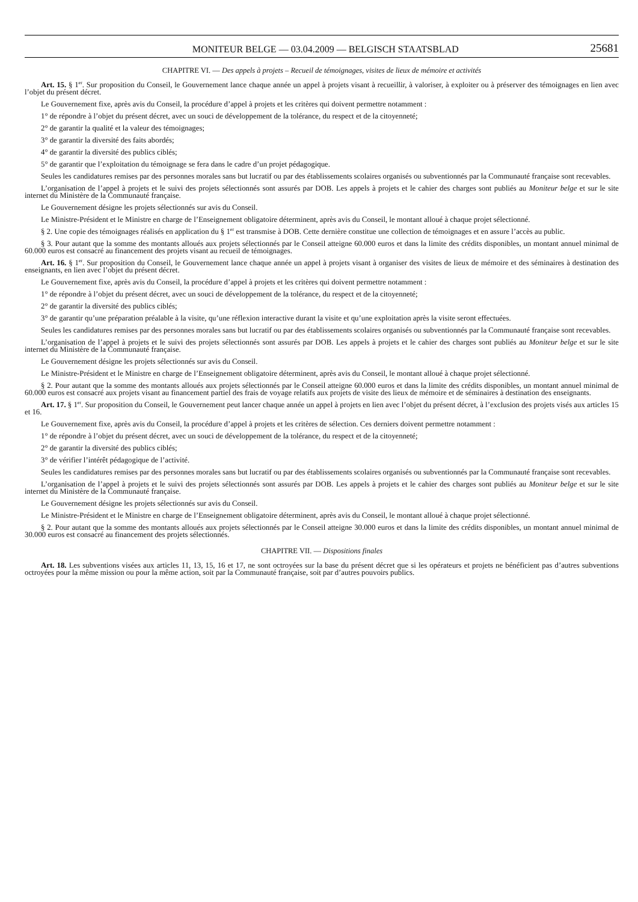MONITEUR BELGE — 03.04.2009 — BELGISCH STAATSBLAD 25681
CHAPITRE VI. — Des appels à projets – Recueil de témoignages, visites de lieux de mémoire et activités
Art. 15. § 1<sup>er</sup>. Sur proposition du Conseil, le Gouvernement lance chaque année un appel à projets visant à recueillir, à valoriser, à exploiter ou à préserver des témoignages en lien avec l’objet du présent décret.
Le Gouvernement fixe, après avis du Conseil, la procédure d’appel à projets et les critères qui doivent permettre notamment :
1° de répondre à l’objet du présent décret, avec un souci de développement de la tolérance, du respect et de la citoyenneté;
2° de garantir la qualité et la valeur des témoignages;
3° de garantir la diversité des faits abordés;
4° de garantir la diversité des publics ciblés;
5° de garantir que l’exploitation du témoignage se fera dans le cadre d’un projet pédagogique.
Seules les candidatures remises par des personnes morales sans but lucratif ou par des établissements scolaires organisés ou subventionnés par la Communauté française sont recevables.
L’organisation de l’appel à projets et le suivi des projets sélectionnés sont assurés par DOB. Les appels à projets et le cahier des charges sont publiés au Moniteur belge et sur le site internet du Ministère de la Communauté française.
Le Gouvernement désigne les projets sélectionnés sur avis du Conseil.
Le Ministre-Président et le Ministre en charge de l’Enseignement obligatoire déterminent, après avis du Conseil, le montant alloué à chaque projet sélectionné.
§ 2. Une copie des témoignages réalisés en application du § 1<sup>er</sup> est transmise à DOB. Cette dernière constitue une collection de témoignages et en assure l’accès au public.
§ 3. Pour autant que la somme des montants alloués aux projets sélectionnés par le Conseil atteigne 60.000 euros et dans la limite des crédits disponibles, un montant annuel minimal de 60.000 euros est consacré au financement des projets visant au recueil de témoignages.
Art. 16. § 1<sup>er</sup>. Sur proposition du Conseil, le Gouvernement lance chaque année un appel à projets visant à organiser des visites de lieux de mémoire et des séminaires à destination des enseignants, en lien avec l’objet du présent décret.
Le Gouvernement fixe, après avis du Conseil, la procédure d’appel à projets et les critères qui doivent permettre notamment :
1° de répondre à l’objet du présent décret, avec un souci de développement de la tolérance, du respect et de la citoyenneté;
2° de garantir la diversité des publics ciblés;
3° de garantir qu’une préparation préalable à la visite, qu’une réflexion interactive durant la visite et qu’une exploitation après la visite seront effectuées.
Seules les candidatures remises par des personnes morales sans but lucratif ou par des établissements scolaires organisés ou subventionnés par la Communauté française sont recevables.
L’organisation de l’appel à projets et le suivi des projets sélectionnés sont assurés par DOB. Les appels à projets et le cahier des charges sont publiés au Moniteur belge et sur le site internet du Ministère de la Communauté française.
Le Gouvernement désigne les projets sélectionnés sur avis du Conseil.
Le Ministre-Président et le Ministre en charge de l’Enseignement obligatoire déterminent, après avis du Conseil, le montant alloué à chaque projet sélectionné.
§ 2. Pour autant que la somme des montants alloués aux projets sélectionnés par le Conseil atteigne 60.000 euros et dans la limite des crédits disponibles, un montant annuel minimal de 60.000 euros est consacré aux projets visant au financement partiel des frais de voyage relatifs aux projets de visite des lieux de mémoire et de séminaires à destination des enseignants.
Art. 17. § 1<sup>er</sup>. Sur proposition du Conseil, le Gouvernement peut lancer chaque année un appel à projets en lien avec l’objet du présent décret, à l’exclusion des projets visés aux articles 15 et 16.
Le Gouvernement fixe, après avis du Conseil, la procédure d’appel à projets et les critères de sélection. Ces derniers doivent permettre notamment :
1° de répondre à l’objet du présent décret, avec un souci de développement de la tolérance, du respect et de la citoyenneté;
2° de garantir la diversité des publics ciblés;
3° de vérifier l’intérêt pédagogique de l’activité.
Seules les candidatures remises par des personnes morales sans but lucratif ou par des établissements scolaires organisés ou subventionnés par la Communauté française sont recevables.
L’organisation de l’appel à projets et le suivi des projets sélectionnés sont assurés par DOB. Les appels à projets et le cahier des charges sont publiés au Moniteur belge et sur le site internet du Ministère de la Communauté française.
Le Gouvernement désigne les projets sélectionnés sur avis du Conseil.
Le Ministre-Président et le Ministre en charge de l’Enseignement obligatoire déterminent, après avis du Conseil, le montant alloué à chaque projet sélectionné.
§ 2. Pour autant que la somme des montants alloués aux projets sélectionnés par le Conseil atteigne 30.000 euros et dans la limite des crédits disponibles, un montant annuel minimal de 30.000 euros est consacré au financement des projets sélectionnés.
CHAPITRE VII. — Dispositions finales
Art. 18. Les subventions visées aux articles 11, 13, 15, 16 et 17, ne sont octroyées sur la base du présent décret que si les opérateurs et projets ne bénéficient pas d’autres subventions octroyées pour la même mission ou pour la même action, soit par la Communauté française, soit par d’autres pouvoirs publics.